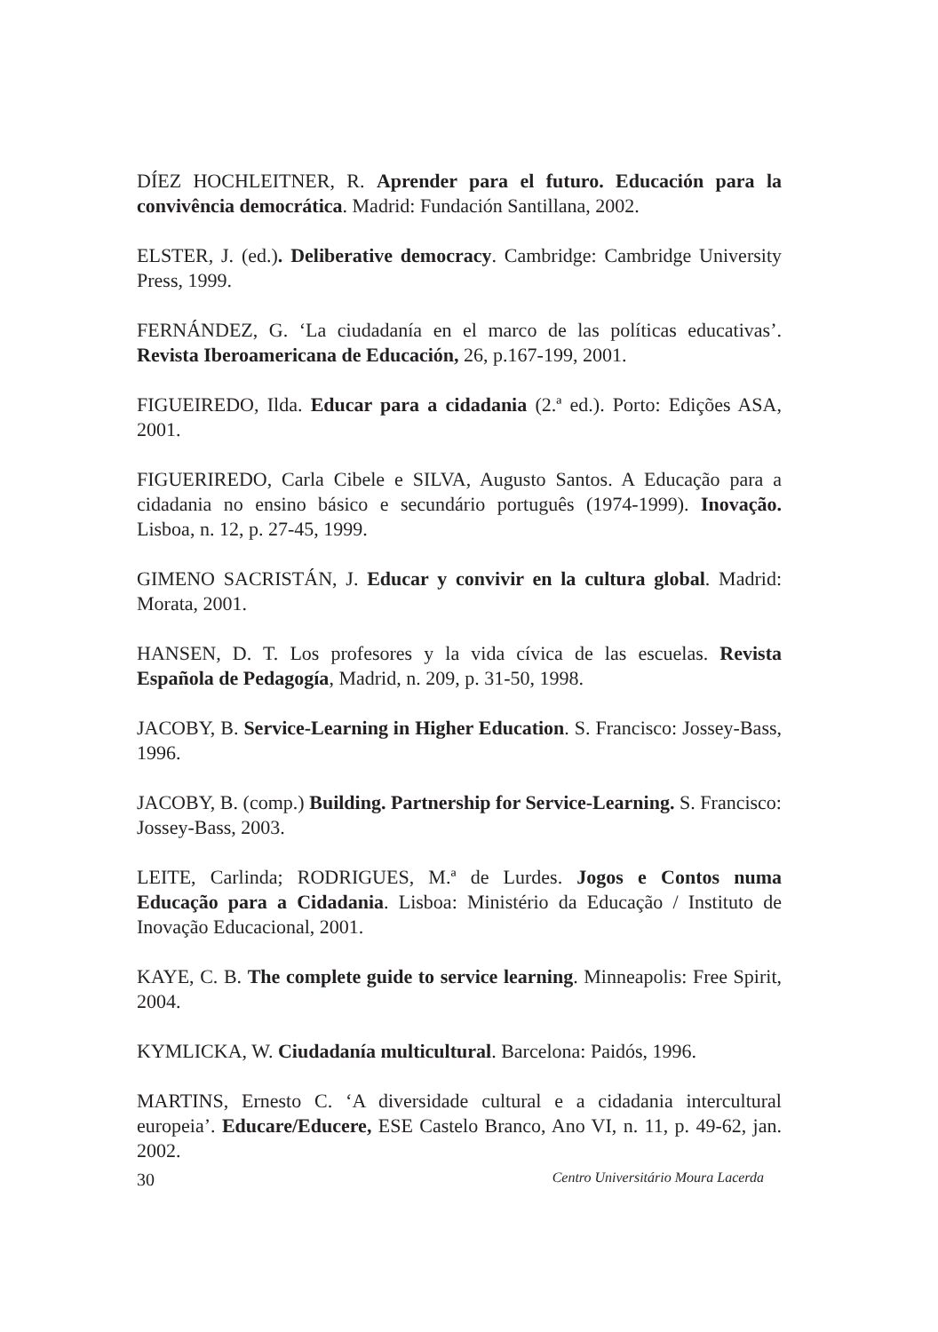DÍEZ HOCHLEITNER, R. Aprender para el futuro. Educación para la convivência democrática. Madrid: Fundación Santillana, 2002.
ELSTER, J. (ed.). Deliberative democracy. Cambridge: Cambridge University Press, 1999.
FERNÁNDEZ, G. ‘La ciudadanía en el marco de las políticas educativas’. Revista Iberoamericana de Educación, 26, p.167-199, 2001.
FIGUEIREDO, Ilda. Educar para a cidadania (2.ª ed.). Porto: Edições ASA, 2001.
FIGUERIREDO, Carla Cibele e SILVA, Augusto Santos. A Educação para a cidadania no ensino básico e secundário português (1974-1999). Inovação. Lisboa, n. 12, p. 27-45, 1999.
GIMENO SACRISTÁN, J. Educar y convivir en la cultura global. Madrid: Morata, 2001.
HANSEN, D. T. Los profesores y la vida cívica de las escuelas. Revista Española de Pedagogía, Madrid, n. 209, p. 31-50, 1998.
JACOBY, B. Service-Learning in Higher Education. S. Francisco: Jossey-Bass, 1996.
JACOBY, B. (comp.) Building. Partnership for Service-Learning. S. Francisco: Jossey-Bass, 2003.
LEITE, Carlinda; RODRIGUES, M.ª de Lurdes. Jogos e Contos numa Educação para a Cidadania. Lisboa: Ministério da Educação / Instituto de Inovação Educacional, 2001.
KAYE, C. B. The complete guide to service learning. Minneapolis: Free Spirit, 2004.
KYMLICKA, W. Ciudadanía multicultural. Barcelona: Paidós, 1996.
MARTINS, Ernesto C. ‘A diversidade cultural e a cidadania intercultural europeia’. Educare/Educere, ESE Castelo Branco, Ano VI, n. 11, p. 49-62, jan. 2002.
30 Centro Universitário Moura Lacerda